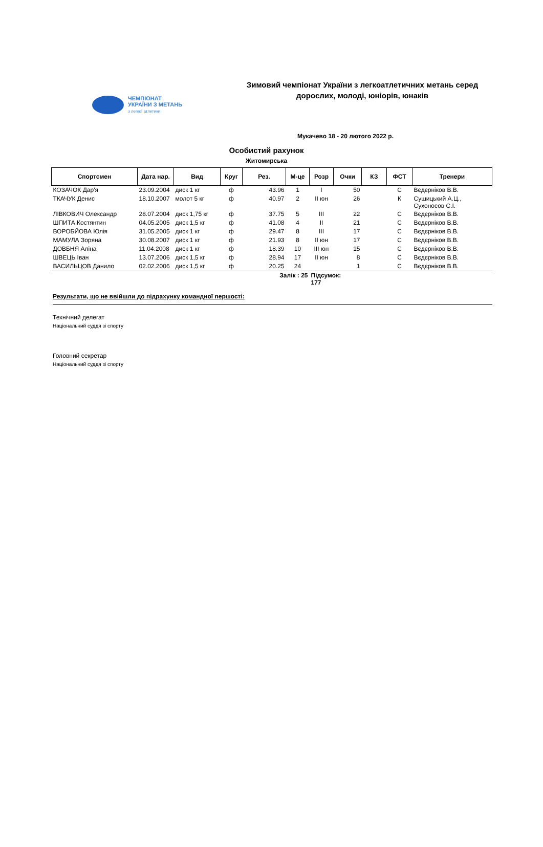ЧЕМПІОНАТ
УКРАЇНИ З МЕТАНЬ
з легкої атлетики
Зимовий чемпіонат України з легкоатлетичних метань серед дорослих, молоді, юніорів, юнаків
Мукачево 18 - 20 лютого 2022 р.
Особистий рахунок
Житомирська
| Спортсмен | Дата нар. | Вид | Круг | Рез. | М-це | Розр | Очки | КЗ | ФСТ | Тренери |
| --- | --- | --- | --- | --- | --- | --- | --- | --- | --- | --- |
| КОЗАЧОК Дар'я | 23.09.2004 | диск 1 кг | ф | 43.96 | 1 | I | 50 | | С | Вєдєрніков В.В. |
| ТКАЧУК Денис | 18.10.2007 | молот 5 кг | ф | 40.97 | 2 | II юн | 26 | | К | Сушицький А.Ц., Сухоносов С.І. |
| ЛІВКОВИЧ Олександр | 28.07.2004 | диск 1,75 кг | ф | 37.75 | 5 | III | 22 | | С | Вєдєрніков В.В. |
| ШПИТА Костянтин | 04.05.2005 | диск 1,5 кг | ф | 41.08 | 4 | II | 21 | | С | Вєдєрніков В.В. |
| ВОРОБЙОВА Юлія | 31.05.2005 | диск 1 кг | ф | 29.47 | 8 | III | 17 | | С | Вєдєрніков В.В. |
| МАМУЛА Зоряна | 30.08.2007 | диск 1 кг | ф | 21.93 | 8 | II юн | 17 | | С | Вєдєрніков В.В. |
| ДОВБНЯ Аліна | 11.04.2008 | диск 1 кг | ф | 18.39 | 10 | III юн | 15 | | С | Вєдєрніков В.В. |
| ШВЕЦЬ Іван | 13.07.2006 | диск 1,5 кг | ф | 28.94 | 17 | II юн | 8 | | С | Вєдєрніков В.В. |
| ВАСИЛЬЦОВ Данило | 02.02.2006 | диск 1,5 кг | ф | 20.25 | 24 | | 1 | | С | Вєдєрніков В.В. |
| | | | | Залік : 25 | | Підсумок: 177 | | | | |
Результати, що не ввійшли до підрахунку командної першості:
Технічний делегат
Національний суддя зі спорту
Головний секретар
Національний суддя зі спорту